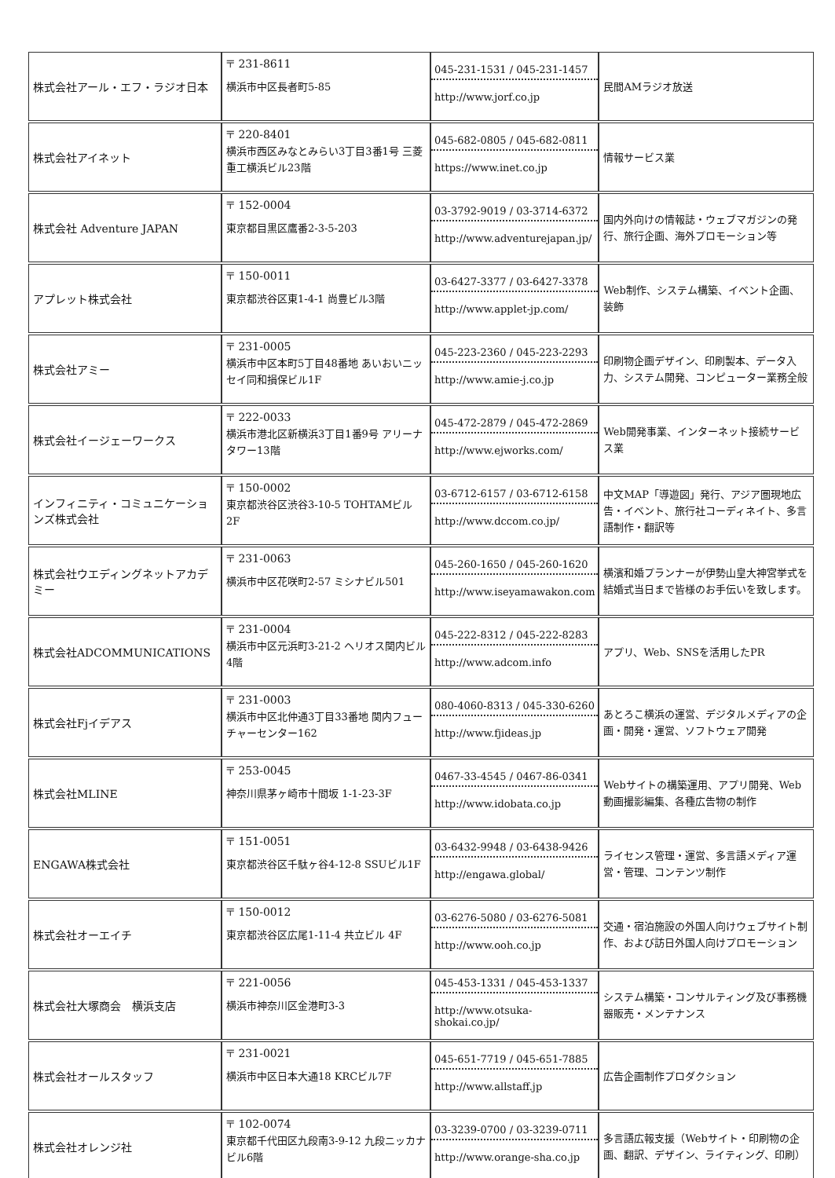| 株式会社アール・エフ・ラジオ日本 | 〒 231-8611 横浜市中区長者町5-85 | 045-231-1531 / 045-231-1457 http://www.jorf.co.jp | 民間AMラジオ放送 |
| 株式会社アイネット | 〒 220-8401 横浜市西区みなとみらい3丁目3番1号 三菱重工横浜ビル23階 | 045-682-0805 / 045-682-0811 https://www.inet.co.jp | 情報サービス業 |
| 株式会社 Adventure JAPAN | 〒 152-0004 東京都目黒区鷹番2-3-5-203 | 03-3792-9019 / 03-3714-6372 http://www.adventurejapan.jp/ | 国内外向けの情報誌・ウェブマガジンの発行、旅行企画、海外プロモーション等 |
| アプレット株式会社 | 〒 150-0011 東京都渋谷区東1-4-1 尚豊ビル3階 | 03-6427-3377 / 03-6427-3378 http://www.applet-jp.com/ | Web制作、システム構築、イベント企画、装飾 |
| 株式会社アミー | 〒 231-0005 横浜市中区本町5丁目48番地 あいおいニッセイ同和損保ビル1F | 045-223-2360 / 045-223-2293 http://www.amie-j.co.jp | 印刷物企画デザイン、印刷製本、データ入力、システム開発、コンピューター業務全般 |
| 株式会社イージェーワークス | 〒 222-0033 横浜市港北区新横浜3丁目1番9号 アリーナタワー13階 | 045-472-2879 / 045-472-2869 http://www.ejworks.com/ | Web開発事業、インターネット接続サービス業 |
| インフィニティ・コミュニケーションズ株式会社 | 〒 150-0002 東京都渋谷区渋谷3-10-5 TOHTAMビル2F | 03-6712-6157 / 03-6712-6158 http://www.dccom.co.jp/ | 中文MAP「導遊図」発行、アジア圏現地広告・イベント、旅行社コーディネイト、多言語制作・翻訳等 |
| 株式会社ウエディングネットアカデミー | 〒 231-0063 横浜市中区花咲町2-57 ミシナビル501 | 045-260-1650 / 045-260-1620 http://www.iseyamawakon.com | 横濱和婚プランナーが伊勢山皇大神宮挙式を結婚式当日まで皆様のお手伝いを致します。 |
| 株式会社ADCOMMUNICATIONS | 〒 231-0004 横浜市中区元浜町3-21-2 ヘリオス関内ビル4階 | 045-222-8312 / 045-222-8283 http://www.adcom.info | アプリ、Web、SNSを活用したPR |
| 株式会社Fjイデアス | 〒 231-0003 横浜市中区北仲通3丁目33番地 関内フューチャーセンター162 | 080-4060-8313 / 045-330-6260 http://www.fjideas.jp | あとろこ横浜の運営、デジタルメディアの企画・開発・運営、ソフトウェア開発 |
| 株式会社MLINE | 〒 253-0045 神奈川県茅ヶ崎市十間坂 1-1-23-3F | 0467-33-4545 / 0467-86-0341 http://www.idobata.co.jp | Webサイトの構築運用、アプリ開発、Web動画撮影編集、各種広告物の制作 |
| ENGAWA株式会社 | 〒 151-0051 東京都渋谷区千駄ヶ谷4-12-8 SSUビル1F | 03-6432-9948 / 03-6438-9426 http://engawa.global/ | ライセンス管理・運営、多言語メディア運営・管理、コンテンツ制作 |
| 株式会社オーエイチ | 〒 150-0012 東京都渋谷区広尾1-11-4 共立ビル 4F | 03-6276-5080 / 03-6276-5081 http://www.ooh.co.jp | 交通・宿泊施設の外国人向けウェブサイト制作、および訪日外国人向けプロモーション |
| 株式会社大塚商会 横浜支店 | 〒 221-0056 横浜市神奈川区金港町3-3 | 045-453-1331 / 045-453-1337 http://www.otsuka-shokai.co.jp/ | システム構築・コンサルティング及び事務機器販売・メンテナンス |
| 株式会社オールスタッフ | 〒 231-0021 横浜市中区日本大通18 KRCビル7F | 045-651-7719 / 045-651-7885 http://www.allstaff.jp | 広告企画制作プロダクション |
| 株式会社オレンジ社 | 〒 102-0074 東京都千代田区九段南3-9-12 九段ニッカナビル6階 | 03-3239-0700 / 03-3239-0711 http://www.orange-sha.co.jp | 多言語広報支援（Webサイト・印刷物の企画、翻訳、デザイン、ライティング、印刷） |